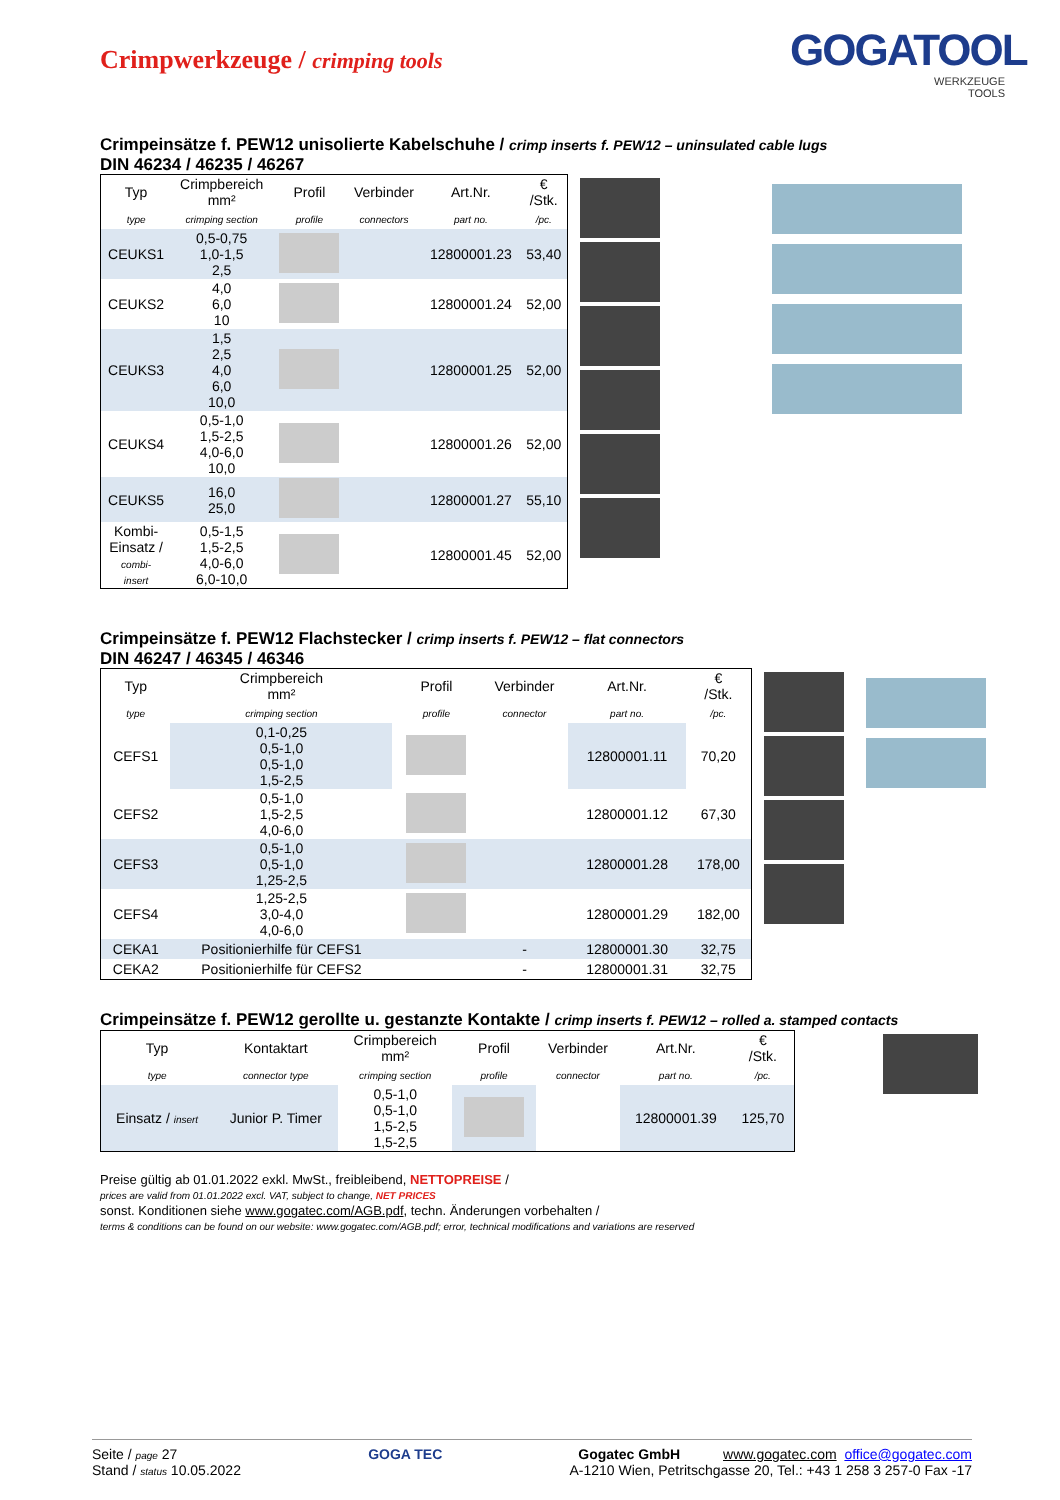Crimpwerkzeuge / crimping tools
GOGATOOL
WERKZEUGE
TOOLS
Crimpeinsätze f. PEW12 unisolierte Kabelschuhe / crimp inserts f. PEW12 – uninsulated cable lugs
DIN 46234 / 46235 / 46267
| Typ | Crimpbereich mm² | Profil | Verbinder | Art.Nr. | € /Stk. |
| --- | --- | --- | --- | --- | --- |
| type | crimping section | profile | connectors | part no. | /pc. |
| CEUKS1 | 0,5-0,75 1,0-1,5 2,5 | | | 12800001.23 | 53,40 |
| CEUKS2 | 4,0 6,0 10 | | | 12800001.24 | 52,00 |
| CEUKS3 | 1,5 2,5 4,0 6,0 10,0 | | | 12800001.25 | 52,00 |
| CEUKS4 | 0,5-1,0 1,5-2,5 4,0-6,0 10,0 | | | 12800001.26 | 52,00 |
| CEUKS5 | 16,0 25,0 | | | 12800001.27 | 55,10 |
| Kombi- Einsatz / combi- insert | 0,5-1,5 1,5-2,5 4,0-6,0 6,0-10,0 | | | 12800001.45 | 52,00 |
Crimpeinsätze f. PEW12 Flachstecker / crimp inserts f. PEW12 – flat connectors
DIN 46247 / 46345 / 46346
| Typ | Crimpbereich mm² | Profil | Verbinder | Art.Nr. | € /Stk. |
| --- | --- | --- | --- | --- | --- |
| type | crimping section | profile | connector | part no. | /pc. |
| CEFS1 | 0,1-0,25 0,5-1,0 0,5-1,0 1,5-2,5 | | | 12800001.11 | 70,20 |
| CEFS2 | 0,5-1,0 1,5-2,5 4,0-6,0 | | | 12800001.12 | 67,30 |
| CEFS3 | 0,5-1,0 0,5-1,0 1,25-2,5 | | | 12800001.28 | 178,00 |
| CEFS4 | 1,25-2,5 3,0-4,0 4,0-6,0 | | | 12800001.29 | 182,00 |
| CEKA1 | Positionierhilfe für CEFS1 | | - | 12800001.30 | 32,75 |
| CEKA2 | Positionierhilfe für CEFS2 | | - | 12800001.31 | 32,75 |
Crimpeinsätze f. PEW12 gerollte u. gestanzte Kontakte / crimp inserts f. PEW12 – rolled a. stamped contacts
| Typ | Kontaktart | Crimpbereich mm² | Profil | Verbinder | Art.Nr. | € /Stk. |
| --- | --- | --- | --- | --- | --- | --- |
| type | connector type | crimping section | profile | connector | part no. | /pc. |
| Einsatz / insert | Junior P. Timer | 0,5-1,0 0,5-1,0 1,5-2,5 1,5-2,5 | | | 12800001.39 | 125,70 |
Preise gültig ab 01.01.2022 exkl. MwSt., freibleibend, NETTOPREISE /
prices are valid from 01.01.2022 excl. VAT, subject to change, NET PRICES
sonst. Konditionen siehe www.gogatec.com/AGB.pdf, techn. Änderungen vorbehalten /
terms & conditions can be found on our website: www.gogatec.com/AGB.pdf; error, technical modifications and variations are reserved
Seite / page 27
Stand / status 10.05.2022
GOGA TEC Gogatec GmbH www.gogatec.com office@gogatec.com
A-1210 Wien, Petritschgasse 20, Tel.: +43 1 258 3 257-0 Fax -17